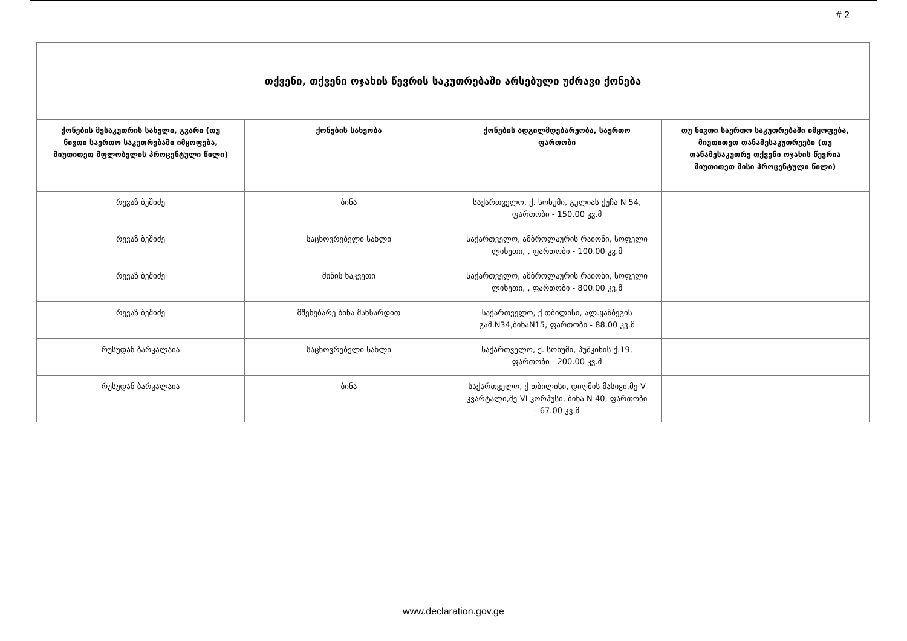# 2
| თქვენი, თქვენი ოჯახის წევრის საკუთრებაში არსებული უძრავი ქონება | | | |
| --- | --- | --- | --- |
| ქონების მესაკუთრის სახელი, გვარი (თუ ნივთი საერთო საკუთრებაში იმყოფება, მიუთითეთ მფლობელის პროცენტული წილი) | ქონების სახეობა | ქონების ადგილმდებარეობა, საერთო ფართობი | თუ ნივთი საერთო საკუთრებაში იმყოფება, მიუთითეთ თანამესაკუთრეები (თუ თანამესაკუთრე თქვენი ოჯახის წევრია მიუთითეთ მისი პროცენტული წილი) |
| რევაზ ბეშიძე | ბინა | საქართველო, ქ. სოხუმი, გულიას ქუჩა N 54, ფართობი - 150.00 კვ.მ | |
| რევაზ ბეშიძე | საცხოვრებელი სახლი | საქართველო, ამბროლაურის რაიონი, სოფელი ლიხეთი, , ფართობი - 100.00 კვ.მ | |
| რევაზ ბეშიძე | მიწის ნაკვეთი | საქართველო, ამბროლაურის რაიონი, სოფელი ლიხეთი, , ფართობი - 800.00 კვ.მ | |
| რევაზ ბეშიძე | მშენებარე ბინა მანსარდით | საქართველო, ქ თბილისი, ალ.ყაზბეგის გამ.N34,ბინაN15, ფართობი - 88.00 კვ.მ | |
| რუსუდან ბარკალაია | საცხოვრებელი სახლი | საქართველო, ქ. სოხუმი, პუშკინის ქ.19, ფართობი - 200.00 კვ.მ | |
| რუსუდან ბარკალაია | ბინა | საქართველო, ქ თბილისი, დიღმის მასივი,მე-V კვარტალი,მე-VI კორპუსი, ბინა N 40, ფართობი - 67.00 კვ.მ | |
www.declaration.gov.ge